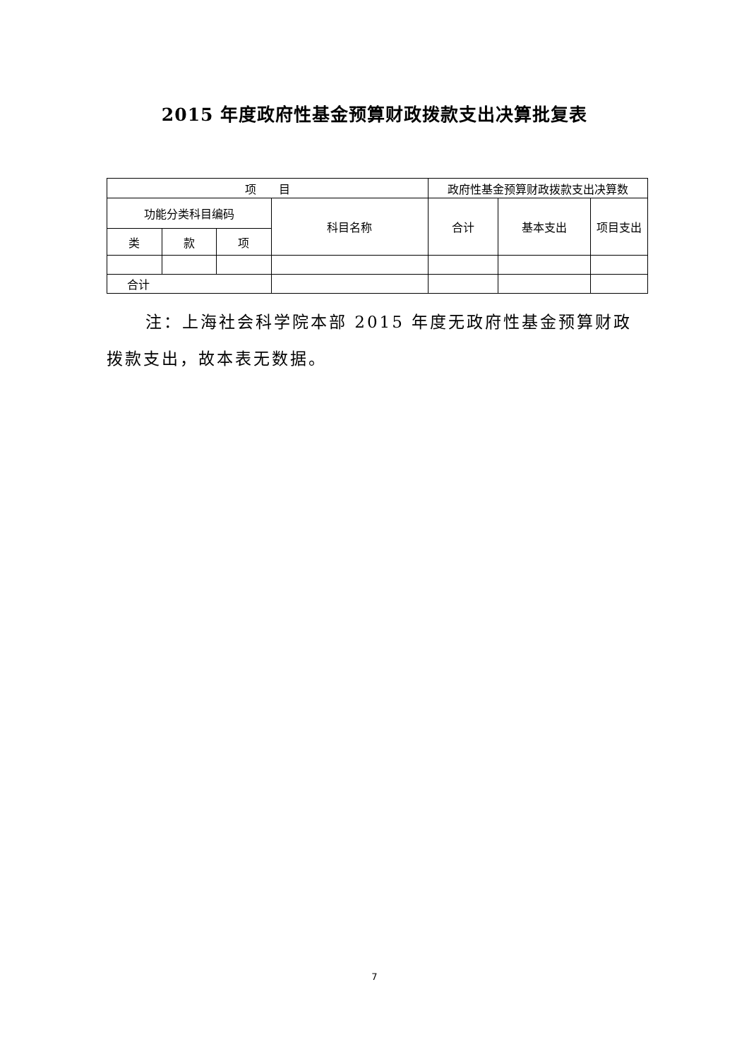2015 年度政府性基金预算财政拨款支出决算批复表
| 项 目 | | | | 政府性基金预算财政拨款支出决算数 | | |
| --- | --- | --- | --- | --- | --- | --- |
| 功能分类科目编码 | | | 科目名称 | 合计 | 基本支出 | 项目支出 |
| 类 | 款 | 项 | | | | |
| 合计 | | | | | | |
注：上海社会科学院本部 2015 年度无政府性基金预算财政拨款支出，故本表无数据。
7